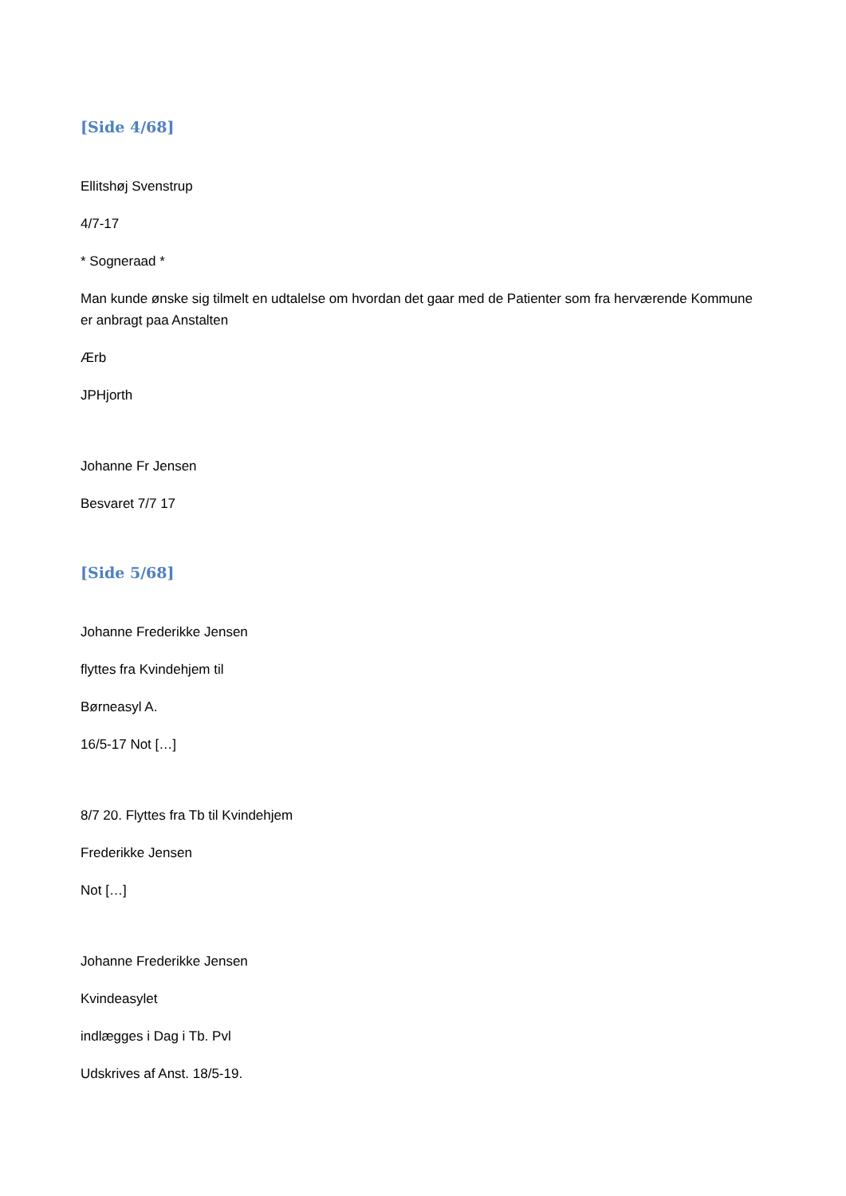[Side 4/68]
Ellitshøj Svenstrup
4/7-17
* Sogneraad *
Man kunde ønske sig tilmelt en udtalelse om hvordan det gaar med de Patienter som fra herværende Kommune er anbragt paa Anstalten
Ærb
JPHjorth
Johanne Fr Jensen
Besvaret 7/7 17
[Side 5/68]
Johanne Frederikke Jensen
flyttes fra Kvindehjem til
Børneasyl A.
16/5-17 Not […]
8/7 20. Flyttes fra Tb til Kvindehjem
Frederikke Jensen
Not […]
Johanne Frederikke Jensen
Kvindeasylet
indlægges i Dag i Tb. Pvl
Udskrives af Anst. 18/5-19.